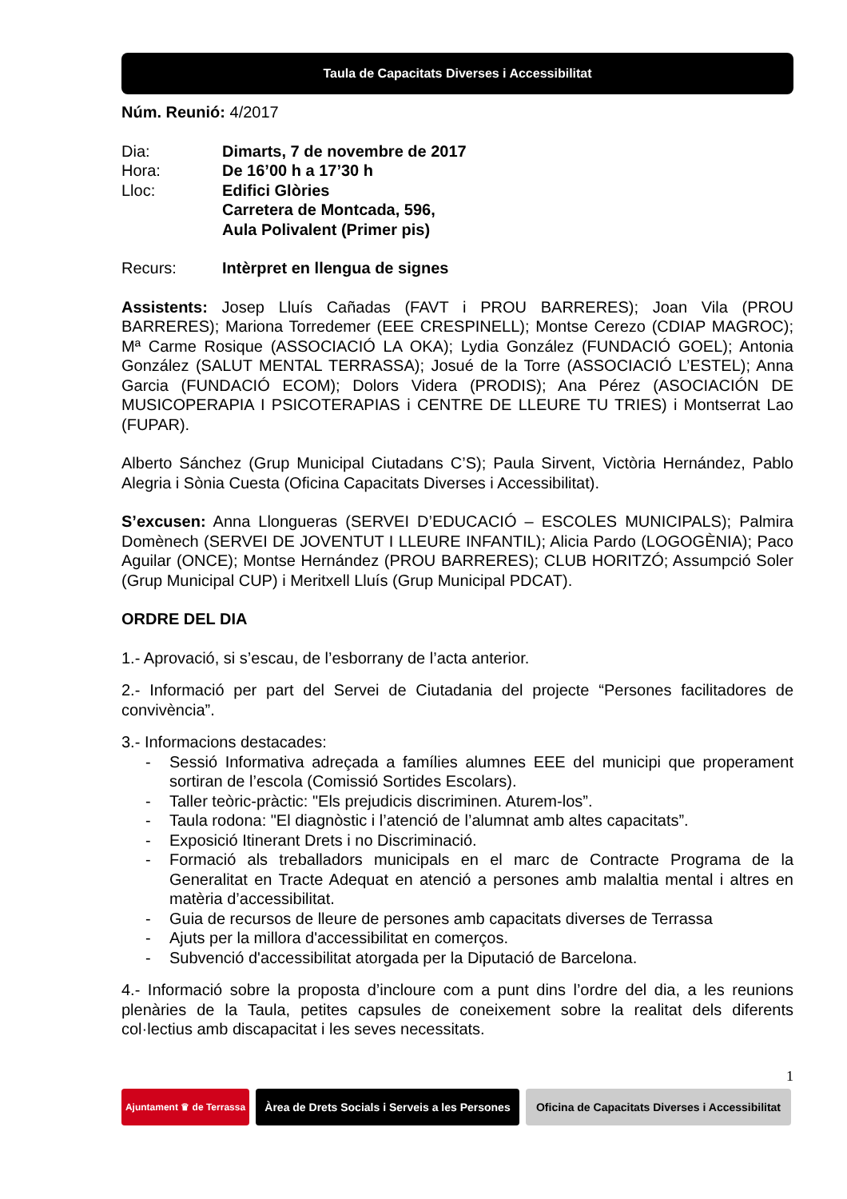Taula de Capacitats Diverses i Accessibilitat
Núm. Reunió: 4/2017
Dia:
Dimarts, 7 de novembre de 2017
Hora:
De 16’00 h a 17’30 h
Lloc:
Edifici Glòries
Carretera de Montcada, 596,
Aula Polivalent (Primer pis)
Recurs:
Intèrpret en llengua de signes
Assistents: Josep Lluís Cañadas (FAVT i PROU BARRERES); Joan Vila (PROU BARRERES); Mariona Torredemer (EEE CRESPINELL); Montse Cerezo (CDIAP MAGROC); Mª Carme Rosique (ASSOCIACIÓ LA OKA); Lydia González (FUNDACIÓ GOEL); Antonia González (SALUT MENTAL TERRASSA); Josué de la Torre (ASSOCIACIÓ L’ESTEL); Anna Garcia (FUNDACIÓ ECOM); Dolors Videra (PRODIS); Ana Pérez (ASOCIACIÓN DE MUSICOPERAPIA I PSICOTERAPIAS i CENTRE DE LLEURE TU TRIES) i Montserrat Lao (FUPAR).
Alberto Sánchez (Grup Municipal Ciutadans C’S); Paula Sirvent, Victòria Hernández, Pablo Alegria i Sònia Cuesta (Oficina Capacitats Diverses i Accessibilitat).
S’excusen: Anna Llongueras (SERVEI D’EDUCACIÓ – ESCOLES MUNICIPALS); Palmira Domènech (SERVEI DE JOVENTUT I LLEURE INFANTIL); Alicia Pardo (LOGOGÈNIA); Paco Aguilar (ONCE); Montse Hernández (PROU BARRERES); CLUB HORITZÓ; Assumpció Soler (Grup Municipal CUP) i Meritxell Lluís (Grup Municipal PDCAT).
ORDRE DEL DIA
1.- Aprovació, si s’escau, de l’esborrany de l’acta anterior.
2.- Informació per part del Servei de Ciutadania del projecte “Persones facilitadores de convivència”.
3.- Informacions destacades:
- Sessió Informativa adreçada a famílies alumnes EEE del municipi que properament sortiran de l’escola (Comissió Sortides Escolars).
- Taller teòric-pràctic: "Els prejudicis discriminen. Aturem-los”.
- Taula rodona: "El diagnòstic i l’atenció de l’alumnat amb altes capacitats”.
- Exposició Itinerant Drets i no Discriminació.
- Formació als treballadors municipals en el marc de Contracte Programa de la Generalitat en Tracte Adequat en atenció a persones amb malaltia mental i altres en matèria d’accessibilitat.
- Guia de recursos de lleure de persones amb capacitats diverses de Terrassa
- Ajuts per la millora d'accessibilitat en comerços.
- Subvenció d'accessibilitat atorgada per la Diputació de Barcelona.
4.- Informació sobre la proposta d’incloure com a punt dins l’ordre del dia, a les reunions plenàries de la Taula, petites capsules de coneixement sobre la realitat dels diferents col·lectius amb discapacitat i les seves necessitats.
1
Ajuntament ♛ de Terrassa
Àrea de Drets Socials i Serveis a les Persones
Oficina de Capacitats Diverses i Accessibilitat